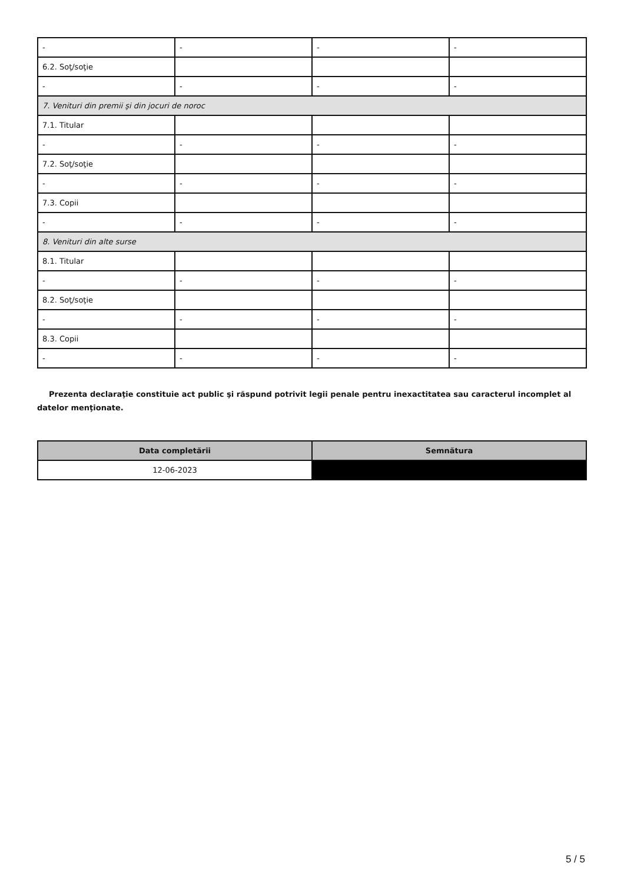| - | - | - | - |
| 6.2. Soţ/soţie | | | |
| - | - | - | - |
| 7. Venituri din premii şi din jocuri de noroc | | | |
| 7.1. Titular | | | |
| - | - | - | - |
| 7.2. Soţ/soţie | | | |
| - | - | - | - |
| 7.3. Copii | | | |
| - | - | - | - |
| 8. Venituri din alte surse | | | |
| 8.1. Titular | | | |
| - | - | - | - |
| 8.2. Soţ/soţie | | | |
| - | - | - | - |
| 8.3. Copii | | | |
| - | - | - | - |
Prezenta declaraţie constituie act public şi răspund potrivit legii penale pentru inexactitatea sau caracterul incomplet al datelor menţionate.
| Data completării | Semnătura |
| --- | --- |
| 12-06-2023 | |
5 / 5